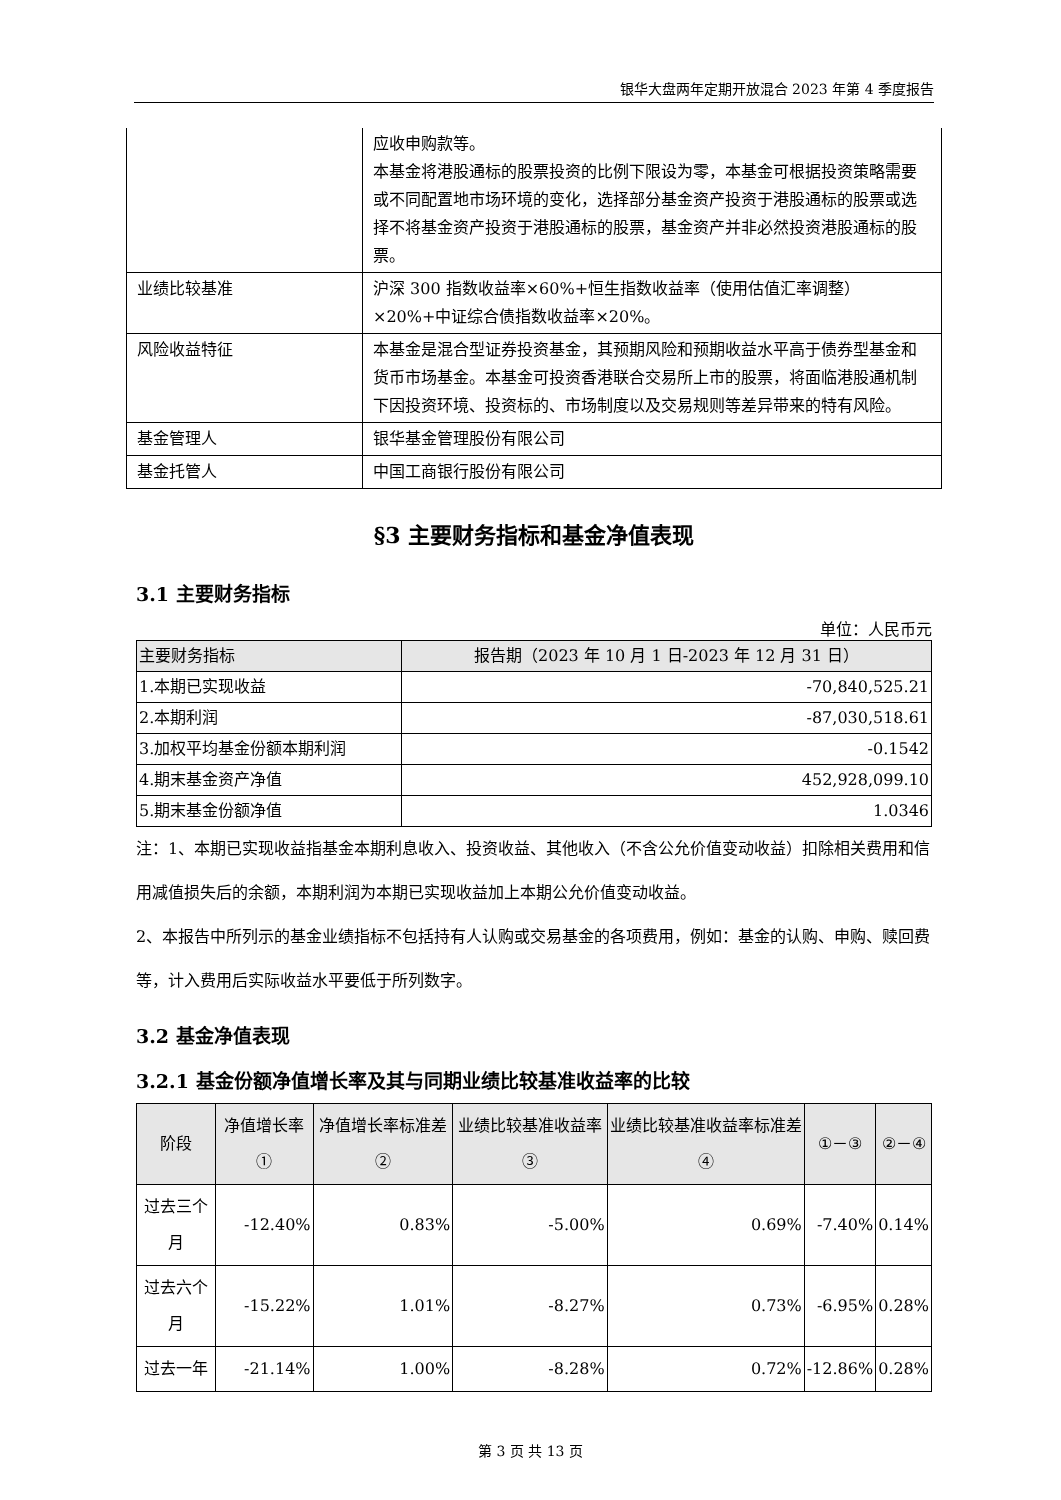银华大盘两年定期开放混合 2023 年第 4 季度报告
| | 应收申购款等。 本基金将港股通标的股票投资的比例下限设为零，本基金可根据投资策略需要或不同配置地市场环境的变化，选择部分基金资产投资于港股通标的股票或选择不将基金资产投资于港股通标的股票，基金资产并非必然投资港股通标的股票。 |
| 业绩比较基准 | 沪深 300 指数收益率×60%+恒生指数收益率（使用估值汇率调整）×20%+中证综合债指数收益率×20%。 |
| 风险收益特征 | 本基金是混合型证券投资基金，其预期风险和预期收益水平高于债券型基金和货币市场基金。本基金可投资香港联合交易所上市的股票，将面临港股通机制下因投资环境、投资标的、市场制度以及交易规则等差异带来的特有风险。 |
| 基金管理人 | 银华基金管理股份有限公司 |
| 基金托管人 | 中国工商银行股份有限公司 |
§3 主要财务指标和基金净值表现
3.1 主要财务指标
单位：人民币元
| 主要财务指标 | 报告期（2023 年 10 月 1 日-2023 年 12 月 31 日） |
| --- | --- |
| 1.本期已实现收益 | -70,840,525.21 |
| 2.本期利润 | -87,030,518.61 |
| 3.加权平均基金份额本期利润 | -0.1542 |
| 4.期末基金资产净值 | 452,928,099.10 |
| 5.期末基金份额净值 | 1.0346 |
注：1、本期已实现收益指基金本期利息收入、投资收益、其他收入（不含公允价值变动收益）扣除相关费用和信用减值损失后的余额，本期利润为本期已实现收益加上本期公允价值变动收益。
2、本报告中所列示的基金业绩指标不包括持有人认购或交易基金的各项费用，例如：基金的认购、申购、赎回费等，计入费用后实际收益水平要低于所列数字。
3.2 基金净值表现
3.2.1 基金份额净值增长率及其与同期业绩比较基准收益率的比较
| 阶段 | 净值增长率① | 净值增长率标准差② | 业绩比较基准收益率③ | 业绩比较基准收益率标准差④ | ①－③ | ②－④ |
| --- | --- | --- | --- | --- | --- | --- |
| 过去三个月 | -12.40% | 0.83% | -5.00% | 0.69% | -7.40% | 0.14% |
| 过去六个月 | -15.22% | 1.01% | -8.27% | 0.73% | -6.95% | 0.28% |
| 过去一年 | -21.14% | 1.00% | -8.28% | 0.72% | -12.86% | 0.28% |
第 3 页 共 13 页